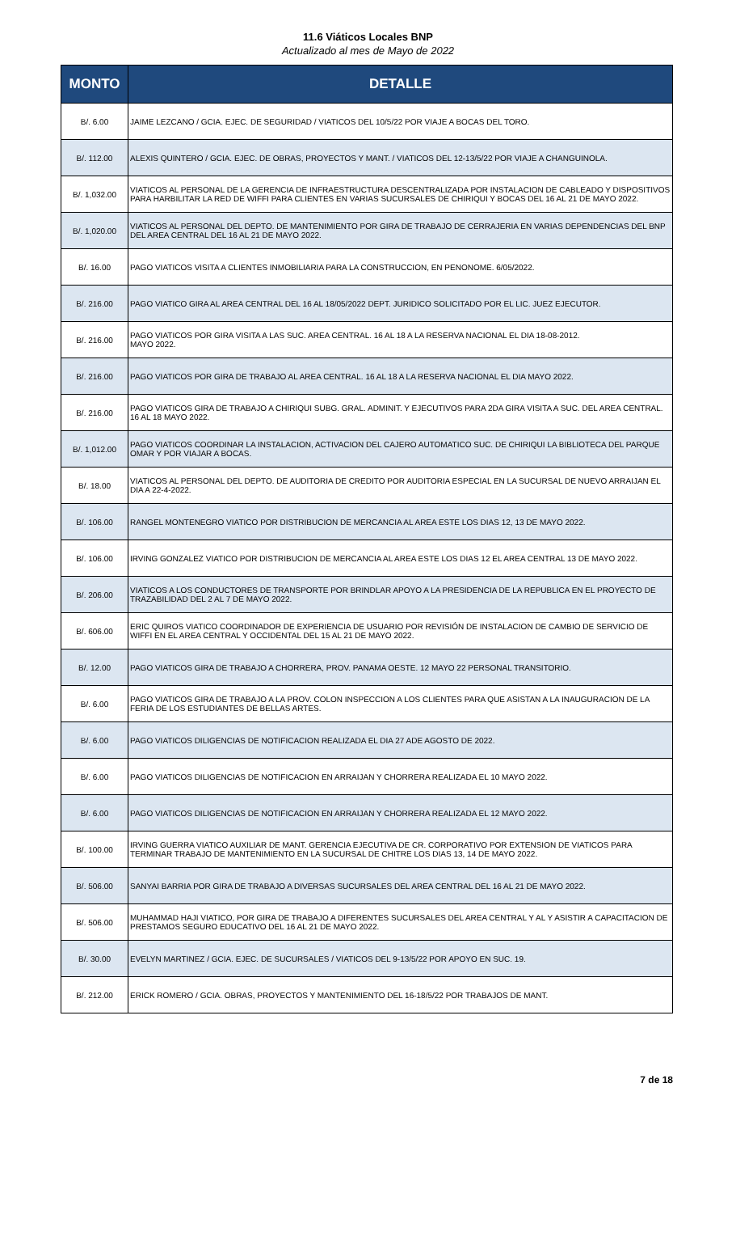11.6 Viáticos Locales BNP
Actualizado al mes de Mayo de 2022
| MONTO | DETALLE |
| --- | --- |
| B/. 6.00 | JAIME LEZCANO / GCIA. EJEC. DE SEGURIDAD / VIATICOS DEL 10/5/22 POR VIAJE A BOCAS DEL TORO. |
| B/. 112.00 | ALEXIS QUINTERO / GCIA. EJEC. DE OBRAS, PROYECTOS Y MANT. / VIATICOS DEL 12-13/5/22 POR VIAJE A CHANGUINOLA. |
| B/. 1,032.00 | VIATICOS AL PERSONAL DE LA GERENCIA DE INFRAESTRUCTURA DESCENTRALIZADA POR INSTALACION DE CABLEADO Y DISPOSITIVOS PARA HARBILITAR LA RED DE WIFFI PARA CLIENTES EN VARIAS SUCURSALES DE CHIRIQUI Y BOCAS DEL 16 AL 21 DE MAYO 2022. |
| B/. 1,020.00 | VIATICOS AL PERSONAL DEL DEPTO. DE MANTENIMIENTO POR GIRA DE TRABAJO DE CERRAJERIA EN VARIAS DEPENDENCIAS DEL BNP DEL AREA CENTRAL DEL 16 AL 21 DE MAYO 2022. |
| B/. 16.00 | PAGO VIATICOS VISITA A CLIENTES INMOBILIARIA PARA LA CONSTRUCCION, EN PENONOME. 6/05/2022. |
| B/. 216.00 | PAGO VIATICO GIRA AL AREA CENTRAL DEL 16 AL 18/05/2022 DEPT. JURIDICO SOLICITADO POR EL LIC. JUEZ EJECUTOR. |
| B/. 216.00 | PAGO VIATICOS POR GIRA VISITA A LAS SUC. AREA CENTRAL. 16 AL 18 A LA RESERVA NACIONAL EL DIA 18-08-2012. MAYO 2022. |
| B/. 216.00 | PAGO VIATICOS POR GIRA DE TRABAJO AL AREA CENTRAL. 16 AL 18 A LA RESERVA NACIONAL EL DIA MAYO 2022. |
| B/. 216.00 | PAGO VIATICOS GIRA DE TRABAJO A CHIRIQUI SUBG. GRAL. ADMINIT. Y EJECUTIVOS PARA 2DA GIRA VISITA A SUC. DEL AREA CENTRAL. 16 AL 18 MAYO 2022. |
| B/. 1,012.00 | PAGO VIATICOS COORDINAR LA INSTALACION, ACTIVACION DEL CAJERO AUTOMATICO SUC. DE CHIRIQUI LA BIBLIOTECA DEL PARQUE OMAR Y POR VIAJAR A BOCAS. |
| B/. 18.00 | VIATICOS AL PERSONAL DEL DEPTO. DE AUDITORIA DE CREDITO POR AUDITORIA ESPECIAL EN LA SUCURSAL DE NUEVO ARRAIJAN EL DIA A 22-4-2022. |
| B/. 106.00 | RANGEL MONTENEGRO VIATICO POR DISTRIBUCION DE MERCANCIA AL AREA ESTE LOS DIAS 12, 13 DE MAYO 2022. |
| B/. 106.00 | IRVING GONZALEZ VIATICO POR DISTRIBUCION DE MERCANCIA AL AREA ESTE LOS DIAS 12 EL AREA CENTRAL 13 DE MAYO 2022. |
| B/. 206.00 | VIATICOS A LOS CONDUCTORES DE TRANSPORTE POR BRINDLAR APOYO A LA PRESIDENCIA DE LA REPUBLICA EN EL PROYECTO DE TRAZABILIDAD DEL 2 AL 7 DE MAYO 2022. |
| B/. 606.00 | ERIC QUIROS VIATICO COORDINADOR DE EXPERIENCIA DE USUARIO POR REVISIÓN DE INSTALACION DE CAMBIO DE SERVICIO DE WIFFI EN EL AREA CENTRAL Y OCCIDENTAL DEL 15 AL 21 DE MAYO 2022. |
| B/. 12.00 | PAGO VIATICOS GIRA DE TRABAJO A CHORRERA, PROV. PANAMA OESTE. 12 MAYO 22 PERSONAL TRANSITORIO. |
| B/. 6.00 | PAGO VIATICOS GIRA DE TRABAJO A LA PROV. COLON INSPECCION A LOS CLIENTES PARA QUE ASISTAN A LA INAUGURACION DE LA FERIA DE LOS ESTUDIANTES DE BELLAS ARTES. |
| B/. 6.00 | PAGO VIATICOS DILIGENCIAS DE NOTIFICACION REALIZADA EL DIA 27 ADE AGOSTO DE 2022. |
| B/. 6.00 | PAGO VIATICOS DILIGENCIAS DE NOTIFICACION EN ARRAIJAN Y CHORRERA REALIZADA EL 10 MAYO 2022. |
| B/. 6.00 | PAGO VIATICOS DILIGENCIAS DE NOTIFICACION EN ARRAIJAN Y CHORRERA REALIZADA EL 12 MAYO 2022. |
| B/. 100.00 | IRVING GUERRA VIATICO AUXILIAR DE MANT. GERENCIA EJECUTIVA DE CR. CORPORATIVO POR EXTENSION DE VIATICOS PARA TERMINAR TRABAJO DE MANTENIMIENTO EN LA SUCURSAL DE CHITRE LOS DIAS 13, 14 DE MAYO 2022. |
| B/. 506.00 | SANYAI BARRIA POR GIRA DE TRABAJO A DIVERSAS SUCURSALES DEL AREA CENTRAL DEL 16 AL 21 DE MAYO 2022. |
| B/. 506.00 | MUHAMMAD HAJI VIATICO, POR GIRA DE TRABAJO A DIFERENTES SUCURSALES DEL AREA CENTRAL Y AL Y ASISTIR A CAPACITACION DE PRESTAMOS SEGURO EDUCATIVO DEL 16 AL 21 DE MAYO 2022. |
| B/. 30.00 | EVELYN MARTINEZ / GCIA. EJEC. DE SUCURSALES / VIATICOS DEL 9-13/5/22 POR APOYO EN SUC. 19. |
| B/. 212.00 | ERICK ROMERO / GCIA. OBRAS, PROYECTOS Y MANTENIMIENTO DEL 16-18/5/22 POR TRABAJOS DE MANT. |
7 de 18